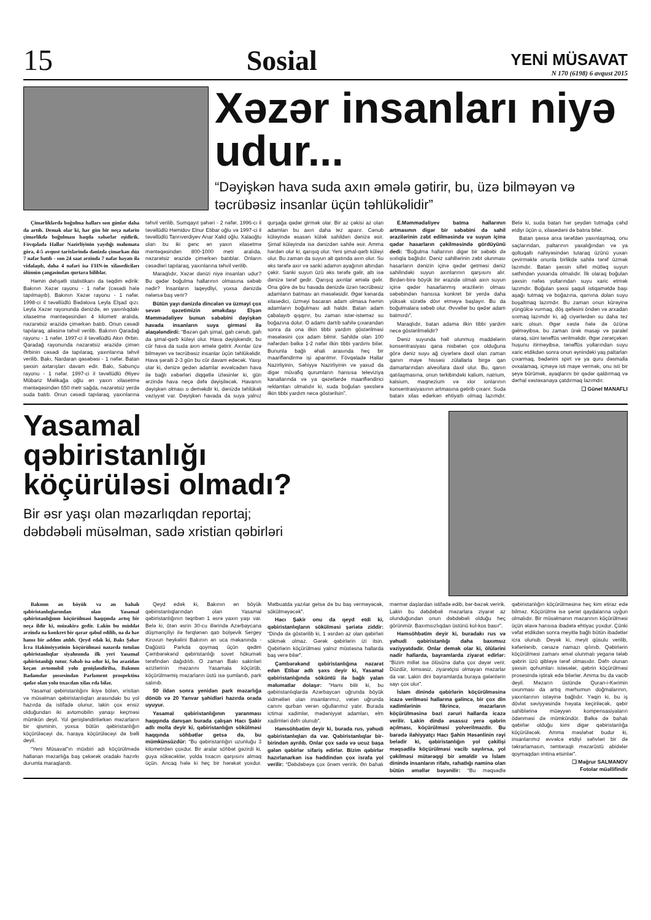15
Sosial
YENİ MÜSAVAT
N 170 (6198) 6 avqust 2015
Xəzər insanları niyə udur...
“Dəyişkən hava suda axın əmələ gətirir, bu, üzə bilməyən və təcrübəsiz insanlar üçün təhlükəlidir”
Çimərliklərdə boğulma halları son günlər daha da artıb. Demək olar ki, hər gün bir neçə nəfərin çimərlikdə boğulması haqda xəbərlər eşidirik. Fövqəladə Hallar Nazirliyinin yaydığı məlumata görə, 4-5 avqust tarixlərində dənizdə çimərkən düz 7 nəfər batıb - son 24 saat ərzində 7 nəfər həyatı ilə vidalaşıb, daha 4 nəfəri isə FHN-in xilasedicilərı ölümün çəngəsindən qurtara biliblər.
Həmin dəhşətli statistikanı da təqdim edirik: Bakının Xəzər rayonu - 1 nəfər (cəsədi hələ tapılmayıb). Bakının Xəzər rayonu - 1 nəfər. 1998-ci il təvəllüdlü Bədəlova Leyla Elşad qızı. Leyla Xəzər rayonunda dənizdə, ən yaxınlıqdakı xilasetmə məntəqəsindən 4 kilometr aralıda, nəzarətsiz ərazidə çimərkən batıb. Onun cəsədi tapılaraq, ailəsinə təhvil verilib. Bakının Qaradağ rayonu - 1 nəfər. 1997-ci il təvəllüdlü Akın Ərbin. Qaradağ rayonunda nəzarətsiz ərazidə çimən Ərbinin cəsədi də tapılaraq, yaxınlarına təhvil verilib. Bakı, Nardaran qəsəbəsi - 1 nəfər. Batan şəxsin axtarışları davam edir. Bakı, Sabunçu rayonu - 1 nəfər. 1997-ci il təvəllüdlü Əliyev Mübariz Məlikağa oğlu ən yaxın xilasetmə məntəqəsindən 650 metr sağda, nəzarətsiz yerdə suda batıb. Onun cəsədi tapılaraq, yaxınlarına təhvil verilib. Sumqayıt şəhəri - 2 nəfər. 1996-cı il təvəllüdlü Həmidov Elnur Etibar oğlu və 1997-ci il təvəllüdlü Tanrıverdiyev Anar Xalid oğlu. Xalaoğlu olan bu iki gənc ən yaxın xilasetmə məntəqəsindən 800-1000 metr aralıda, nəzarətsiz ərazidə çimərkən batıblar. Onların cəsədləri tapılaraq, yaxınlarına təhvil verilib.
Maraqlıdır, Xəzər dənizi niyə insanları udur? Bu qədər boğulma hallarının olmasına səbəb nədir? İnsanların laqeydliyi, yoxsa dənizdə nələrsə baş verir?
Bütün yayı dənizdə dincələn və üzməyi çox sevən qəzetimizin əməkdaşı Elşən Məmmədəliyev bunun səbəbini dəyişkən havada insanların suya girməsi ilə əlaqələndirdi: “Bəzən gah şimal, gah cənub, gah da şimal-qərb küləyi olur. Hava dəyişkəndir, bu cür hava da suda axın əmələ gətirir. Axınlar üzə bilməyən və təcrübəsiz insanlar üçün təhlükəlidir. Hava şəraiti 2-3 gün bu cür davam edəcək. Yaxşı olar ki, dənizə gedən adamlar əvvəlcədən hava ilə bağlı xəbərləri diqqətlə izləsinlər ki, gün ərzində hava neçə dəfə dəyişiləcək. Havanın dəyişkən olması o deməkdir ki, dənizdə təhlükəli vəziyyət var. Dəyişkən havada da suya yalnız qurşağa qədər girmək olar. Bir az çəkisi az olan adamları bu axın daha tez aparır. Cənub küləyində əsasən külək sahildən dənizə əsir. Şimal küləyində isə dənizdən sahilə əsir. Amma hərdən olur ki, qarışıq olur. Yeni şimal-qərb küləyi olur. Bu zaman da suyun alt qatında axın olur. Su əks tərəfə axır və sanki adamın ayağının altından çəkir. Sanki suyun üzü əks tərəfə gəlir, altı isə dənizə tərəf gedir. Qarışıq axınlar əmələ gəlir. Ona görə də bu havada dənizdə üzən təcrübəsiz adamların batması an məsələsidir. Əgər kənarda xilasedici, üzməyi bacaran adam olmasa həmin adamların boğulması adi haldır. Batan adam çabalayıb qışqırır, bu zaman istər-istəməz su boğazına dolur. O adamı dartıb sahilə çıxarandan sonra da ona ilkin tibbi yardım göstərilməsi məsələsini çox adam bilmir. Sahildə olan 100 nəfərdən bəlkə 1-2 nəfər ilkin tibbi yardımı bilər. Bununla bağlı əhali arasında heç bir maarifləndirmə işi aparılmır. Fövqəladə Hallar Nazirliyinin, Səhiyyə Nazirliyinin və yaxud da digər müvafiq qurumların hansısa televiziya kanallarında və ya qəzetlərdə maarifləndirici reklamları olmalıdır ki, suda boğulan şəxslərə ilkin tibbi yardım necə göstərilsin”.
E.Məmmədəliyev batma hallarının artmasının digər bir səbəbini də sahil ərazilərinin zəbt edilməsində və suyun içinə qədər hasarların çəkilməsində gördüyünü dedi: “Boğulma hallarının digər bir səbəbi də sıxlıqla bağlıdır. Dəniz sahillərinin zəbt olunması hasarların dənizin içinə qədər getməsi dəniz sahilindəki suyun axınlarının qarşısını alır. Birdən-birə böyük bir ərazidə olmalı axın suyun içinə qədər hasarlanmış ərazilərin olması səbəbindən hansısa konkret bir yerdə daha yüksək sürətlə dövr etməyə başlayır. Bu da boğulmalara səbəb olur. Əvvəllər bu qədər adam batmırdı”.
Maraqlıdır, batan adama ilkin tibbi yardım necə göstərilməlidir?
Dəniz suyunda həll olunmuş maddələrin konsentrasiyası qana nisbətən çox olduğuna görə dəniz suyu ağ ciyərlərə daxil olan zaman qanın maye hissəsi zülallarla birgə qan damarlarından alveollara daxil olur. Bu, qanın qatılaşmasına, onun tərkibindəki kalium, natrium, kalsium, maqnezium və xlor ionlarının konsentrasiyasının artmasına gətirib çıxarır. Suda batanı xilas edərkən ehtiyatlı olmaq lazımdır. Belə ki, suda batan hər şeydən tutmağa cəhd etdiyi üçün o, xilasedəni də batıra bilər.
Batan şəxsə arxa tərəfdən yaxınlaşmaq, onu saçlarından, paltarının yaxalığından və ya qoltuqaltı nahiyəsindən tutaraq üzünü yuxarı çevirməklə onunla birlikdə sahilə tərəf üzmək lazımdır. Batan şəxsin sifəti mütləq suyun səthindən yuxarıda olmalıdır. İlk olaraq boğulan şəxsin nəfəs yollarından suyu xaric etmək lazımdır. Boğulan şəxsi şaquli istiqamətdə başı aşağı tutmaq və boğazına, qarnına dolan suyu boşaltmaq lazımdır. Bu zaman onun kürəyinə yüngülcə vurmaq, döş qəfəsini öndən və arxadan sıxmaq lazımdır ki, ağ ciyərlərdən su daha tez xaric olsun. Əgər xəstə hələ də özünə gəlməyibsə, bu zaman ürək masajı və paralel olaraq, süni tənəffüs verilməlidir. Əgər zərərçəkən huşunu itirməyibsə, tənəffüs yollarından suyu xaric etdikdən sonra onun əynindəki yaş paltarları çıxarmaq, bədənini spirt və ya quru dəsmalla ovxalamaq, içməyə isti maye vermək, onu isti bir şeyə bürümək, ayaqlarını bir qədər qaldırmaq və dərhal xəstəxanaya çatdırmaq lazımdır.
❑ Günel MANAFLI
Yasamal qəbiristanlığı köçürüləsi olmadı?
Bir əsr yaşı olan məzarlıqdan reportaj; dəbdəbəli müsəlman, sadə xristian qəbirləri
Bakının ən böyük və ən bahalı qəbiristanlıqlarından olan Yasamal qəbiristanlığının köçürülməsi haqqında artıq bir neçə ildir ki, müzakirə gedir. Lakin bu müddət ərzində nə konkret bir qərar qəbul edilib, nə də hər hansı bir addım atılıb. Qeyd edək ki, Bakı Şəhər İcra Hakimiyyətinin köçürülməsi nəzərdə tutulan qəbiristanlıqlar siyahısında ilk yeri Yasamal qəbiristanlığı tutur. Səbəb isə odur ki, bu ərazidən keçən avtomobil yolu genişləndirilsə, Bakının Badamdar şossesindən Parlament prospektinə qədər olan yolu tıxacdan xilas edə bilər.
Yasamal qəbiristanlığını ikiyə bölən, xristian və müsəlman qəbiristanlıqları arasındakı bu yol hazırda da istifadə olunur, lakin çox ensiz olduğundan iki avtomobilin yanaşı keçməsi mümkün deyil. Yol genişləndirilərkən məzarların bir qisminin, yoxsa bütün qəbiristanlığın köçürüləcəyi də, haraya köçürüləcəyi də bəlli deyil.
“Yeni Müsavat”ın müxbiri adı köçürülmədə hallanan məzarlığa baş çəkərək oradakı hazırkı durumla maraqlanıb.
Qeyd edək ki, Bakının ən böyük qəbiristanlıqlarından olan Yasamal qəbiristanlığının təqribən 1 əsrə yaxın yaşı var. Belə ki, ötən əsrin 30-cu illərində Azərbaycana düşmənçiliyi ilə fərqlənən qatı bolşevik Sergey Kirovun heykəlini Bakının ən uca məkanında - Dağüstü Parkda qoymaq üçün qədim Çəmbərəkənd qəbiristanlığı sovet hökuməti tərəfindən dağıdılıb. O zaman Bakı sakinləri əzizlərinin məzarını Yasamala köçürüb, köçürülməmiş məzarların üstü isə şumlanıb, park salınıb.
50 ildən sonra yenidən park məzarlığa dönüb və 20 Yanvar şəhidləri hazırda orada uyuyur.
Yasamal qəbiristanlığının yaranması haqqında danışan burada çalışan Hacı Şakir adlı molla deyir ki, qəbiristanlığın sökülməsi haqqında söhbətlər getsə də, bu mümkünsüzdür: “Bu qəbiristanlığın uzunluğu 3 kilometrdən çoxdur. Bir aralar söhbət gəzirdi ki, guya sökəcəklər, yolda tıxacın qarşısını almaq üçün. Ancaq hələ ki heç bir hərəkət yoxdur. Mətbuatda yazılar getsə də bu baş verməyəcək, sökülməyəcək”.
Hacı Şakir onu da qeyd etdi ki, qəbiristanlıqların sökülməsi şəriətə ziddir: “Dində də göstərilib ki, 1 əsrdən az olan qəbirləri sökmək olmaz. Gərək qəbirlərin izi itsin. Qəbirlərin köçürülməsi yalnız müstəsna hallarda baş verə bilər”.
Çəmbərəkənd qəbiristanlığına nəzarət edən Etibar adlı şəxs deyir ki, Yasamal qəbiristanlığında söküntü ilə bağlı yalan məlumatlar dolaşır: “Hamı bilir ki, bu qəbiristanlıqlarda Azərbaycan uğrunda böyük xidmətləri olan insanlarımız, vətən uğrunda canını qurban verən oğullarımız yatır. Burada ictimai xadimlər, mədəniyyət adamları, elm xadimləri dəfn olunub”.
Həmsöhbətim deyir ki, burada rus, yəhudi qəbiristanlıqları da var. Qəbiristanlıqlar bir-birindən ayrılıb. Onlar çox sadə və ucuz başa gələn qəbirlər sifariş edirlər. Bizim qəbirlər hazırlanarkən isə həddindən çox israfa yol verilir: “Dəbdəbəyə çox önəm veririk. Ən bahalı mərmər daşlardan istifadə edib, bər-bəzək veririk. Lakin bu dəbdəbəli məzarlara ziyarət az olunduğundan onun dəbdəbəli olduğu heç görünmür. Baxımsızlıqdan üstünü kol-kos basır”.
Həmsöhbətim deyir ki, buradakı rus və yəhudi qəbiristanlığı daha baxımsız vəziyyətdədir. Onlar demək olar ki, ölülərini nadir hallarda, bayramlarda ziyarət edirlər: “Bizim millət isə ölüsünə daha çox dəyər verir. Düzdür, kimsəsiz, ziyarətçisi olmayan məzarlar da var. Lakin dini bayramlarda buraya gələnlərin sayı çox olur”.
İslam dinində qəbirlərin köçürülməsinə icazə verilməsi hallarına gəlincə, bir çox din xadimlərinin fikrincə, məzarların köçürülməsinə bəzi zəruri hallarda icazə verilir. Lakin dində əsassız yerə qəbrin açılması, köçürülməsi yolverilməzdir. Bu barədə ilahiyyatçı Hacı Şahin Həsənlinin rəyi belədir ki, qəbiristanlığın yol çəkilişi məqsədilə köçürülməsi vacib sayılırsa, yol çəkilməsi mütərəqqi bir əməldir və İslam dinində insanların rifahı, rahatlığı naminə olan bütün əməllər bəyənilir: “Bu məqsədlə qəbiristanlığın köçürülməsinə heç kim etiraz edə bilməz. Köçürülmə isə şəriət qaydalarına uyğun olmalıdır. Bir müsəlmanın məzarının köçürülməsi üçün əlavə hansısa ibadətə ehtiyac yoxdur. Çünki vəfat etdikdən sonra meyitlə bağlı bütün ibadətlər icra olunub. Deyək ki, meyit qüsulu verilib, kəfənlənib, cənazə namazı qılınıb. Qəbirlərin köçürülməsi zamanı əməl olunmalı yeganə tələb qəbrin üzü qibləyə tərəf olmasıdır. Dəfn olunan şəxsin qohumları istəsələr, qəbrin köçürülməsi prosesində iştirak edə bilərlər. Amma bu da vacib deyil. Məzarın üstündə Quran-i-Kərimin oxunması da artıq mərhumun doğmalarının, yaxınlarının istəyinə bağlıdır. Yəqin ki, bu iş dövlət səviyyəsində həyata keçiriləcək, qəbir sahiblərinə müəyyən kompensasiyaların ödənməsi də mümkündür. Bəlkə də bahalı qəbirlər olduğu kimi digər qəbiristanlığa köçürüləcək. Amma məsləhət budur ki, insanlarımız əvvəlcə etdiyi səhvləri bir də təkrarlamasın, təmtəraqlı məzarüstü abidələr qoymaqdan imtina etsinlər”.
❑ Məğrur SALMANOV
Fotolar müəllifindir